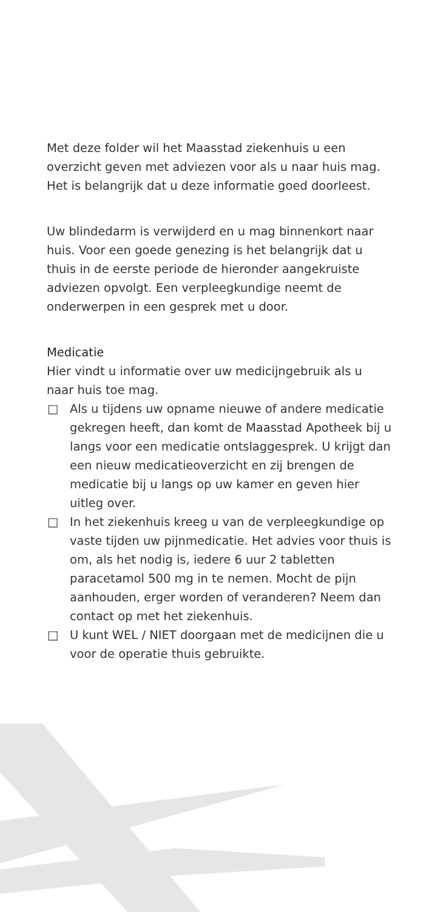Met deze folder wil het Maasstad ziekenhuis u een overzicht geven met adviezen voor als u naar huis mag. Het is belangrijk dat u deze informatie goed doorleest.
Uw blindedarm is verwijderd en u mag binnenkort naar huis. Voor een goede genezing is het belangrijk dat u thuis in de eerste periode de hieronder aangekruiste adviezen opvolgt. Een verpleegkundige neemt de onderwerpen in een gesprek met u door.
Medicatie
Hier vindt u informatie over uw medicijngebruik als u naar huis toe mag.
□ Als u tijdens uw opname nieuwe of andere medicatie gekregen heeft, dan komt de Maasstad Apotheek bij u langs voor een medicatie ontslaggesprek. U krijgt dan een nieuw medicatieoverzicht en zij brengen de medicatie bij u langs op uw kamer en geven hier uitleg over.
□ In het ziekenhuis kreeg u van de verpleegkundige op vaste tijden uw pijnmedicatie. Het advies voor thuis is om, als het nodig is, iedere 6 uur 2 tabletten paracetamol 500 mg in te nemen. Mocht de pijn aanhouden, erger worden of veranderen? Neem dan contact op met het ziekenhuis.
□ U kunt WEL / NIET doorgaan met de medicijnen die u voor de operatie thuis gebruikte.